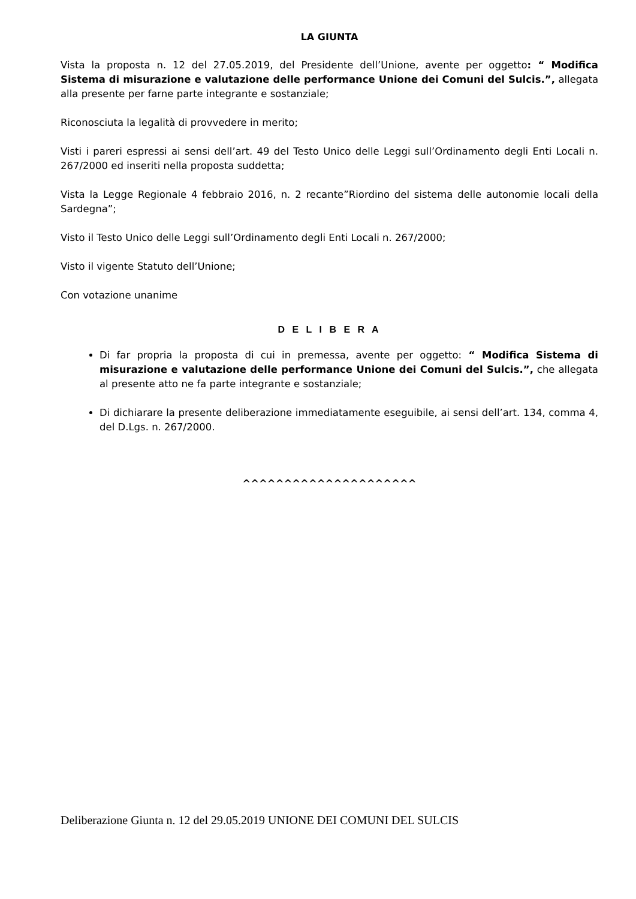LA GIUNTA
Vista la proposta n. 12 del 27.05.2019, del Presidente dell’Unione, avente per oggetto: “ Modifica Sistema di misurazione e valutazione delle performance Unione dei Comuni del Sulcis.”, allegata alla presente per farne parte integrante e sostanziale;
Riconosciuta la legalità di provvedere in merito;
Visti i pareri espressi ai sensi dell’art. 49 del Testo Unico delle Leggi sull’Ordinamento degli Enti Locali n. 267/2000 ed inseriti nella proposta suddetta;
Vista la Legge Regionale 4 febbraio 2016, n. 2 recante”Riordino del sistema delle autonomie locali della Sardegna”;
Visto il Testo Unico delle Leggi sull’Ordinamento degli Enti Locali n. 267/2000;
Visto il vigente Statuto dell’Unione;
Con votazione unanime
D E L I B E R A
Di far propria la proposta di cui in premessa, avente per oggetto: “ Modifica Sistema di misurazione e valutazione delle performance Unione dei Comuni del Sulcis.”, che allegata al presente atto ne fa parte integrante e sostanziale;
Di dichiarare la presente deliberazione immediatamente eseguibile, ai sensi dell’art. 134, comma 4, del D.Lgs. n. 267/2000.
^^^^^^^^^^^^^^^^^^^^^
Deliberazione Giunta n. 12 del 29.05.2019 UNIONE DEI COMUNI DEL SULCIS